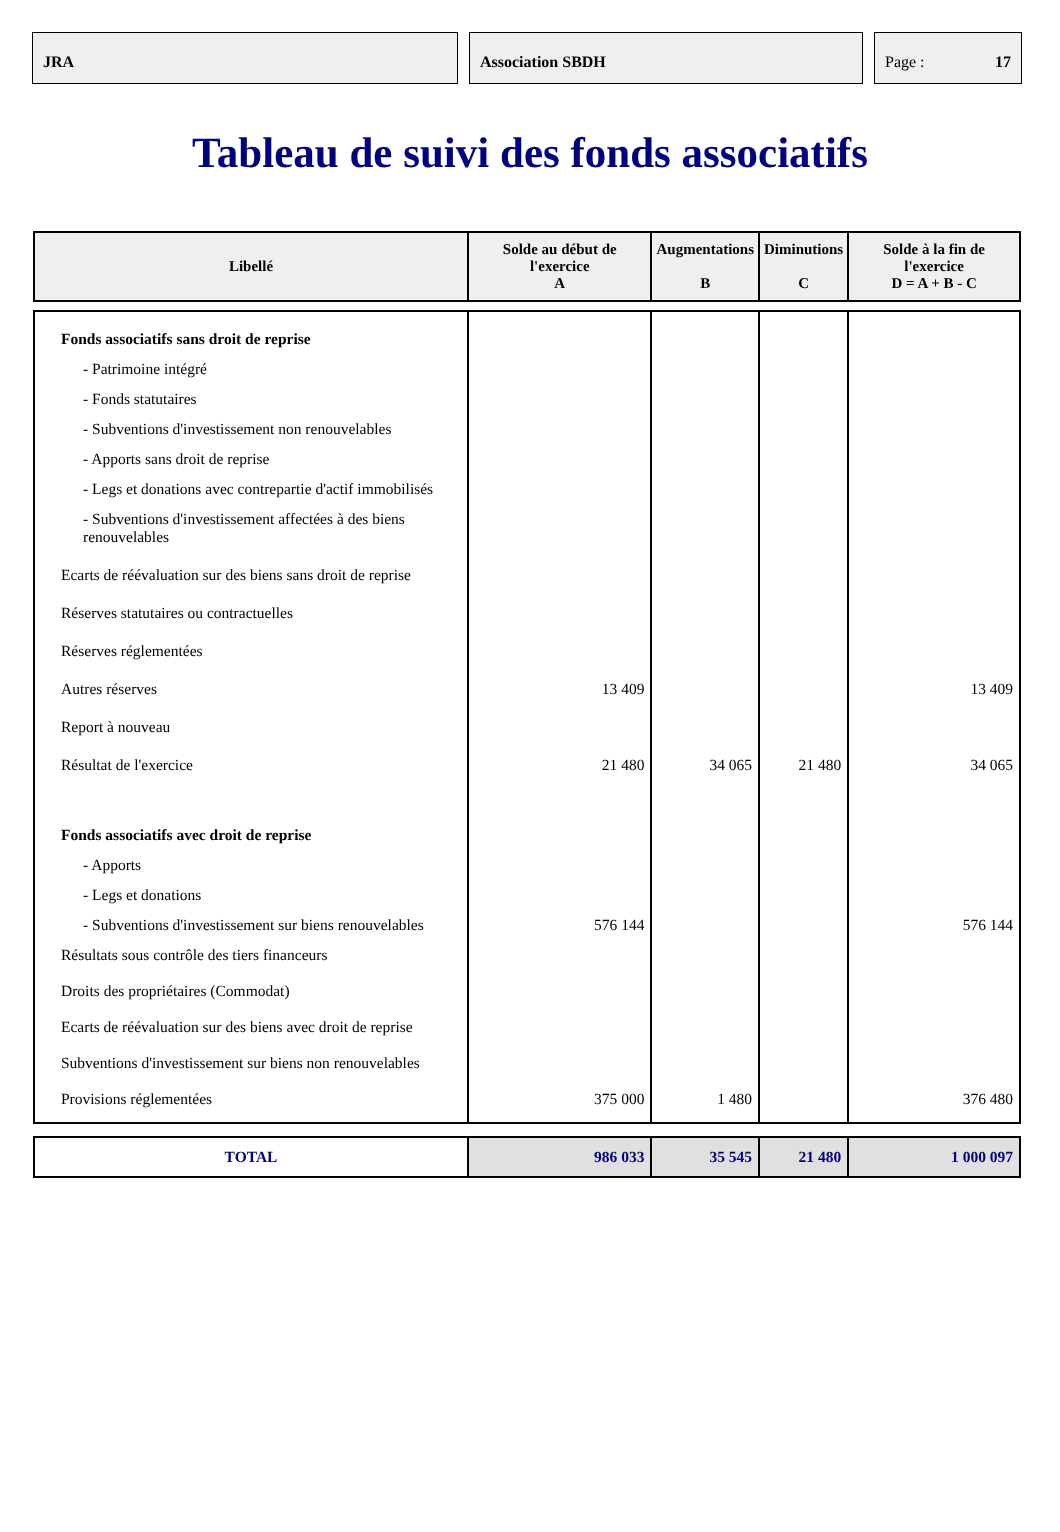JRA Association SBDH Page : 17
Tableau de suivi des fonds associatifs
| Libellé | Solde au début de l'exercice A | Augmentations B | Diminutions C | Solde à la fin de l'exercice D = A + B - C |
| --- | --- | --- | --- | --- |
| Fonds associatifs sans droit de reprise | | | | |
| - Patrimoine intégré | | | | |
| - Fonds statutaires | | | | |
| - Subventions d'investissement non renouvelables | | | | |
| - Apports sans droit de reprise | | | | |
| - Legs et donations avec contrepartie d'actif immobilisés | | | | |
| - Subventions d'investissement affectées à des biens renouvelables | | | | |
| Ecarts de réévaluation sur des biens sans droit de reprise | | | | |
| Réserves statutaires ou contractuelles | | | | |
| Réserves réglementées | | | | |
| Autres réserves | 13 409 | | | 13 409 |
| Report à nouveau | | | | |
| Résultat de l'exercice | 21 480 | 34 065 | 21 480 | 34 065 |
| Fonds associatifs avec droit de reprise | | | | |
| - Apports | | | | |
| - Legs et donations | | | | |
| - Subventions d'investissement sur biens renouvelables | 576 144 | | | 576 144 |
| Résultats sous contrôle des tiers financeurs | | | | |
| Droits des propriétaires (Commodat) | | | | |
| Ecarts de réévaluation sur des biens avec droit de reprise | | | | |
| Subventions d'investissement sur biens non renouvelables | | | | |
| Provisions réglementées | 375 000 | 1 480 | | 376 480 |
| TOTAL | 986 033 | 35 545 | 21 480 | 1 000 097 |